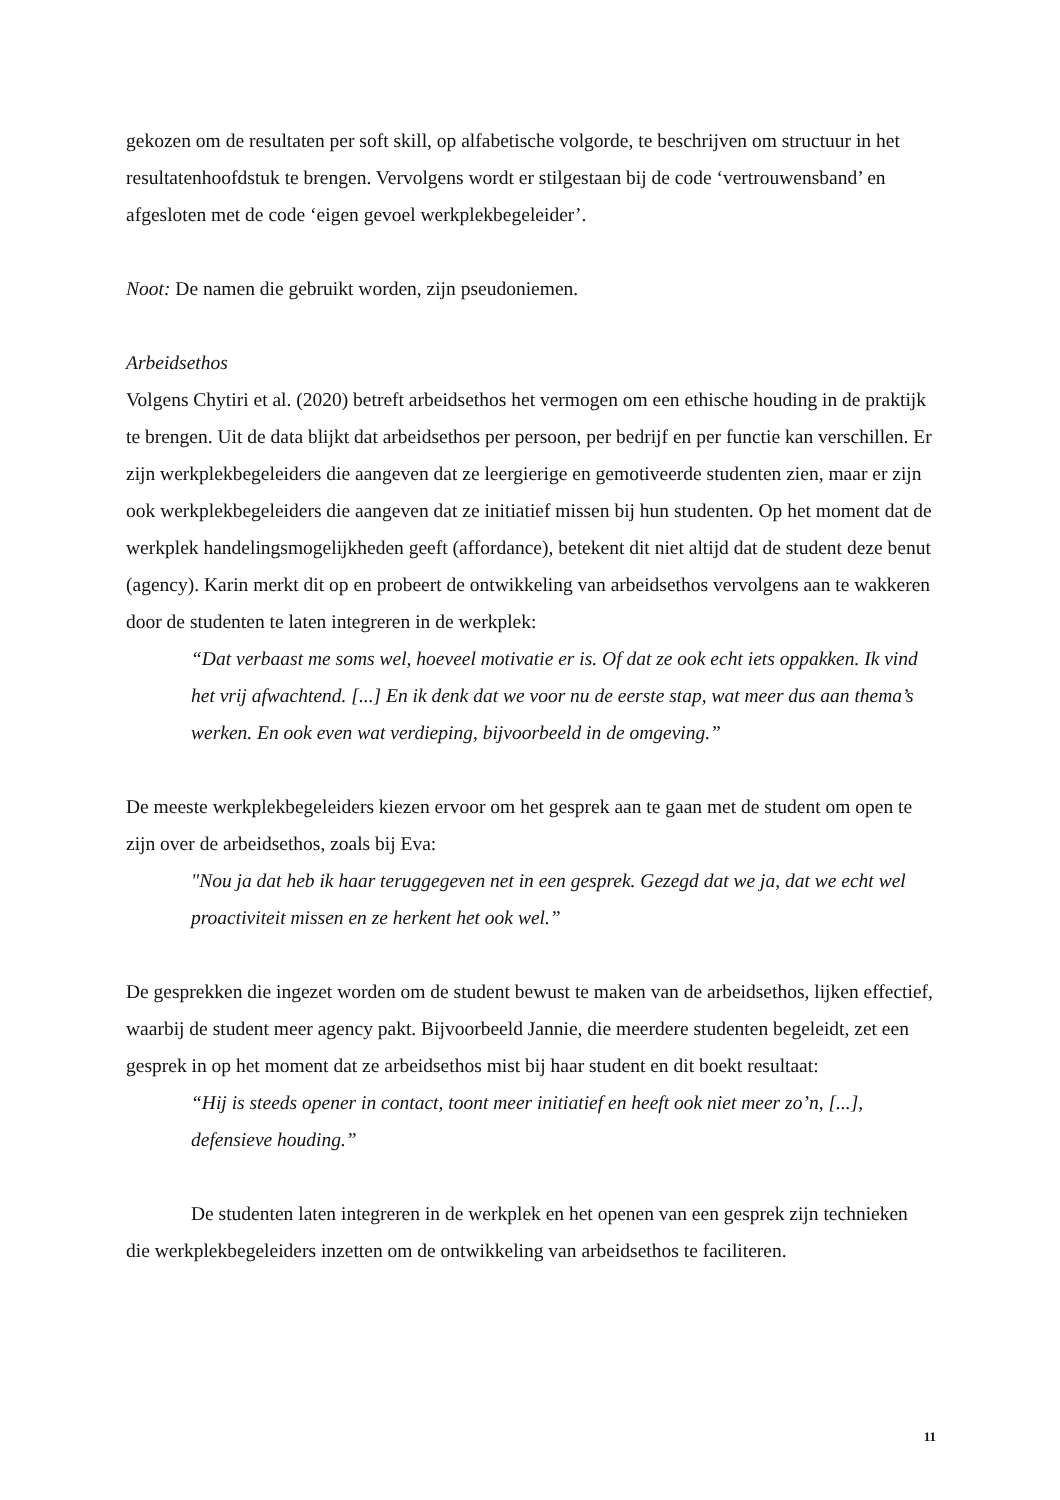gekozen om de resultaten per soft skill, op alfabetische volgorde, te beschrijven om structuur in het resultatenhoofdstuk te brengen. Vervolgens wordt er stilgestaan bij de code ‘vertrouwensband’ en afgesloten met de code ‘eigen gevoel werkplekbegeleider’.
Noot: De namen die gebruikt worden, zijn pseudoniemen.
Arbeidsethos
Volgens Chytiri et al. (2020) betreft arbeidsethos het vermogen om een ethische houding in de praktijk te brengen. Uit de data blijkt dat arbeidsethos per persoon, per bedrijf en per functie kan verschillen. Er zijn werkplekbegeleiders die aangeven dat ze leergierige en gemotiveerde studenten zien, maar er zijn ook werkplekbegeleiders die aangeven dat ze initiatief missen bij hun studenten. Op het moment dat de werkplek handelingsmogelijkheden geeft (affordance), betekent dit niet altijd dat de student deze benut (agency). Karin merkt dit op en probeert de ontwikkeling van arbeidsethos vervolgens aan te wakkeren door de studenten te laten integreren in de werkplek:
“Dat verbaast me soms wel, hoeveel motivatie er is. Of dat ze ook echt iets oppakken. Ik vind het vrij afwachtend. [...] En ik denk dat we voor nu de eerste stap, wat meer dus aan thema’s werken. En ook even wat verdieping, bijvoorbeeld in de omgeving.”
De meeste werkplekbegeleiders kiezen ervoor om het gesprek aan te gaan met de student om open te zijn over de arbeidsethos, zoals bij Eva:
"Nou ja dat heb ik haar teruggegeven net in een gesprek. Gezegd dat we ja, dat we echt wel proactiviteit missen en ze herkent het ook wel.”
De gesprekken die ingezet worden om de student bewust te maken van de arbeidsethos, lijken effectief, waarbij de student meer agency pakt. Bijvoorbeeld Jannie, die meerdere studenten begeleidt, zet een gesprek in op het moment dat ze arbeidsethos mist bij haar student en dit boekt resultaat:
“Hij is steeds opener in contact, toont meer initiatief en heeft ook niet meer zo’n, [...], defensieve houding.”
De studenten laten integreren in de werkplek en het openen van een gesprek zijn technieken die werkplekbegeleiders inzetten om de ontwikkeling van arbeidsethos te faciliteren.
11